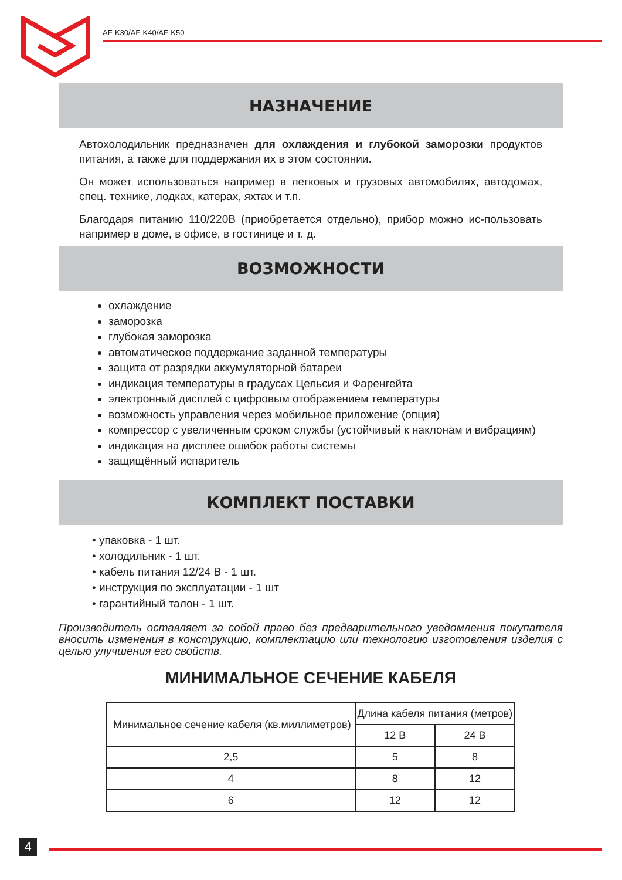AF-K30/AF-K40/AF-K50
НАЗНАЧЕНИЕ
Автохолодильник предназначен для охлаждения и глубокой заморозки продуктов питания, а также для поддержания их в этом состоянии.
Он может использоваться например в легковых и грузовых автомобилях, автодомах, спец. технике, лодках, катерах, яхтах и т.п.
Благодаря питанию 110/220В (приобретается отдельно), прибор можно ис-пользовать например в доме, в офисе, в гостинице и т. д.
ВОЗМОЖНОСТИ
охлаждение
заморозка
глубокая заморозка
автоматическое поддержание заданной температуры
защита от разрядки аккумуляторной батареи
индикация температуры в градусах Цельсия и Фаренгейта
электронный дисплей с цифровым отображением температуры
возможность управления через мобильное приложение (опция)
компрессор с увеличенным сроком службы (устойчивый к наклонам и вибрациям)
индикация на дисплее ошибок работы системы
защищённый испаритель
КОМПЛЕКТ ПОСТАВКИ
• упаковка - 1 шт.
• холодильник - 1 шт.
• кабель питания 12/24 В - 1 шт.
• инструкция по эксплуатации - 1 шт
• гарантийный талон - 1 шт.
Производитель оставляет за собой право без предварительного уведомления покупателя вносить изменения в конструкцию, комплектацию или технологию изготовления изделия с целью улучшения его свойств.
МИНИМАЛЬНОЕ СЕЧЕНИЕ КАБЕЛЯ
| Минимальное сечение кабеля (кв.миллиметров) | Длина кабеля питания (метров) | |
| --- | --- | --- |
| | 12 В | 24 В |
| 2,5 | 5 | 8 |
| 4 | 8 | 12 |
| 6 | 12 | 12 |
4